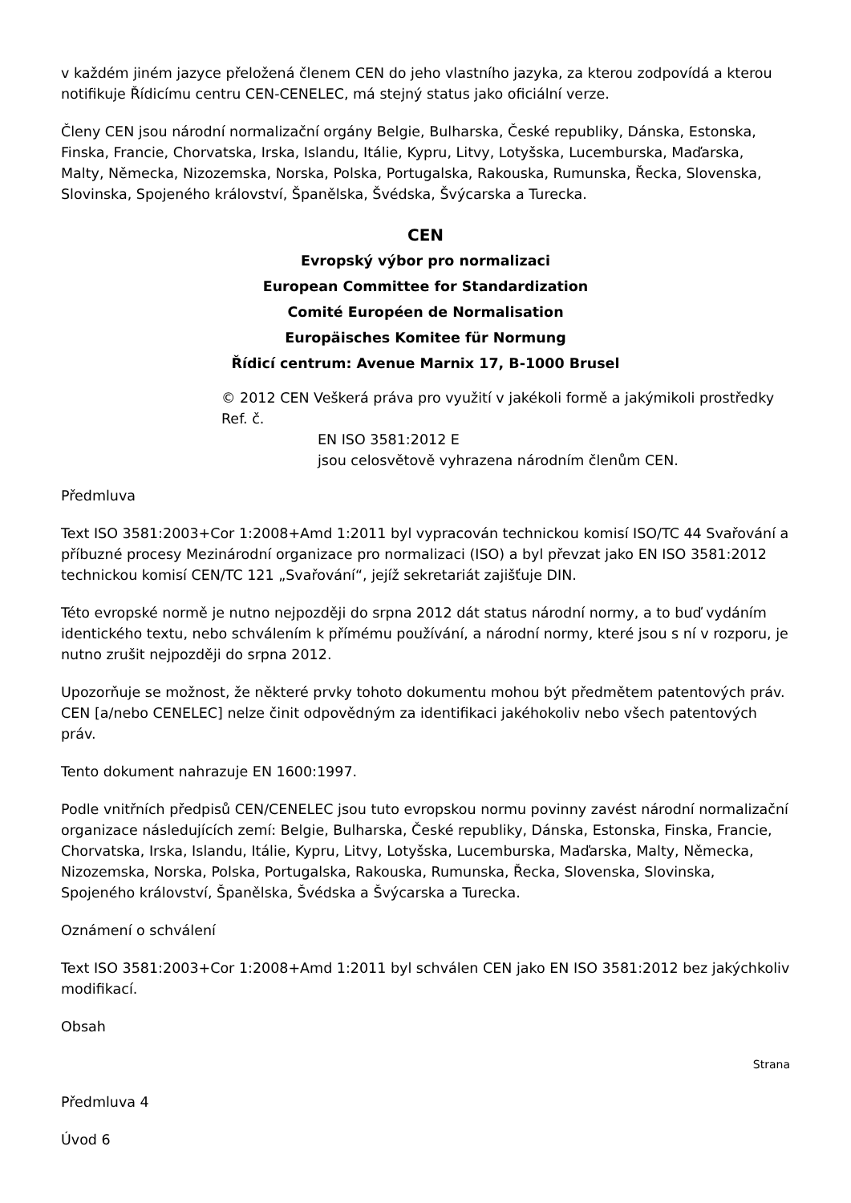v každém jiném jazyce přeložená členem CEN do jeho vlastního jazyka, za kterou zodpovídá a kterou notifikuje Řídicímu centru CEN-CENELEC, má stejný status jako oficiální verze.
Členy CEN jsou národní normalizační orgány Belgie, Bulharska, České republiky, Dánska, Estonska, Finska, Francie, Chorvatska, Irska, Islandu, Itálie, Kypru, Litvy, Lotyšska, Lucemburska, Maďarska, Malty, Německa, Nizozemska, Norska, Polska, Portugalska, Rakouska, Rumunska, Řecka, Slovenska, Slovinska, Spojeného království, Španělska, Švédska, Švýcarska a Turecka.
CEN
Evropský výbor pro normalizaci
European Committee for Standardization
Comité Européen de Normalisation
Europäisches Komitee für Normung
Řídicí centrum: Avenue Marnix 17, B-1000 Brusel
© 2012 CEN Veškerá práva pro využití v jakékoli formě a jakýmikoli prostředky Ref. č.
EN ISO 3581:2012 E
jsou celosvětově vyhrazena národním členům CEN.
Předmluva
Text ISO 3581:2003+Cor 1:2008+Amd 1:2011 byl vypracován technickou komisí ISO/TC 44 Svařování a příbuzné procesy Mezinárodní organizace pro normalizaci (ISO) a byl převzat jako EN ISO 3581:2012 technickou komisí CEN/TC 121 „Svařování“, jejíž sekretariát zajišťuje DIN.
Této evropské normě je nutno nejpozději do srpna 2012 dát status národní normy, a to buď vydáním identického textu, nebo schválením k přímému používání, a národní normy, které jsou s ní v rozporu, je nutno zrušit nejpozději do srpna 2012.
Upozorňuje se možnost, že některé prvky tohoto dokumentu mohou být předmětem patentových práv. CEN [a/nebo CENELEC] nelze činit odpovědným za identifikaci jakéhokoliv nebo všech patentových práv.
Tento dokument nahrazuje EN 1600:1997.
Podle vnitřních předpisů CEN/CENELEC jsou tuto evropskou normu povinny zavést národní normalizační organizace následujících zemí: Belgie, Bulharska, České republiky, Dánska, Estonska, Finska, Francie, Chorvatska, Irska, Islandu, Itálie, Kypru, Litvy, Lotyšska, Lucemburska, Maďarska, Malty, Německa, Nizozemska, Norska, Polska, Portugalska, Rakouska, Rumunska, Řecka, Slovenska, Slovinska, Spojeného království, Španělska, Švédska a Švýcarska a Turecka.
Oznámení o schválení
Text ISO 3581:2003+Cor 1:2008+Amd 1:2011 byl schválen CEN jako EN ISO 3581:2012 bez jakýchkoliv modifikací.
Obsah
Strana
Předmluva 4
Úvod 6